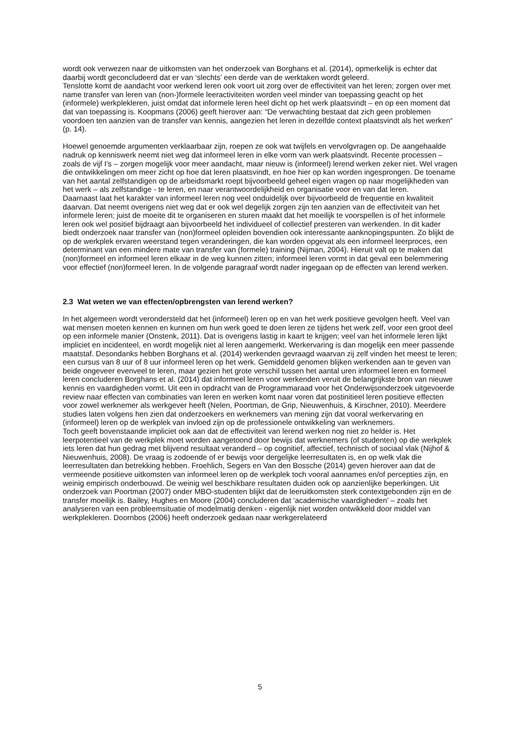wordt ook verwezen naar de uitkomsten van het onderzoek van Borghans et al. (2014), opmerkelijk is echter dat daarbij wordt geconcludeerd dat er van ‘slechts’ een derde van de werktaken wordt geleerd.
Tenslotte komt de aandacht voor werkend leren ook voort uit zorg over de effectiviteit van het leren; zorgen over met name transfer van leren van (non-)formele leeractiviteiten worden veel minder van toepassing geacht op het (informele) werkplekleren, juist omdat dat informele leren heel dicht op het werk plaatsvindt – en op een moment dat dat van toepassing is. Koopmans (2006) geeft hierover aan: “De verwachting bestaat dat zich geen problemen voordoen ten aanzien van de transfer van kennis, aangezien het leren in dezelfde context plaatsvindt als het werken“ (p. 14).
Hoewel genoemde argumenten verklaarbaar zijn, roepen ze ook wat twijfels en vervolgvragen op. De aangehaalde nadruk op kenniswerk neemt niet weg dat informeel leren in elke vorm van werk plaatsvindt. Recente processen – zoals de vijf I’s – zorgen mogelijk voor meer aandacht, maar nieuw is (informeel) lerend werken zeker niet. Wel vragen die ontwikkelingen om meer zicht op hoe dat leren plaatsvindt, en hoe hier op kan worden ingesprongen. De toename van het aantal zelfstandigen op de arbeidsmarkt roept bijvoorbeeld geheel eigen vragen op naar mogelijkheden van het werk – als zelfstandige - te leren, en naar verantwoordelijkheid en organisatie voor en van dat leren.
Daarnaast laat het karakter van informeel leren nog veel onduidelijk over bijvoorbeeld de frequentie en kwaliteit daarvan. Dat neemt overigens niet weg dat er ook wel degelijk zorgen zijn ten aanzien van de effectiviteit van het informele leren; juist de moeite dit te organiseren en sturen maakt dat het moeilijk te voorspellen is of het informele leren ook wel positief bijdraagt aan bijvoorbeeld het individueel of collectief presteren van werkenden. In dit kader biedt onderzoek naar transfer van (non)formeel opleiden bovendien ook interessante aanknopingspunten. Zo blijkt de op de werkplek ervaren weerstand tegen veranderingen, die kan worden opgevat als een informeel leerproces, een determinant van een mindere mate van transfer van (formele) training (Nijman, 2004). Hieruit valt op te maken dat (non)formeel en informeel leren elkaar in de weg kunnen zitten; informeel leren vormt in dat geval een belemmering voor effectief (non)formeel leren. In de volgende paragraaf wordt nader ingegaan op de effecten van lerend werken.
2.3 Wat weten we van effecten/opbrengsten van lerend werken?
In het algemeen wordt verondersteld dat het (informeel) leren op en van het werk positieve gevolgen heeft. Veel van wat mensen moeten kennen en kunnen om hun werk goed te doen leren ze tijdens het werk zelf, voor een groot deel op een informele manier (Onstenk, 2011). Dat is overigens lastig in kaart te krijgen; veel van het informele leren lijkt impliciet en incidenteel, en wordt mogelijk niet al leren aangemerkt. Werkervaring is dan mogelijk een meer passende maatstaf. Desondanks hebben Borghans et al. (2014) werkenden gevraagd waarvan zij zelf vinden het meest te leren; een cursus van 8 uur of 8 uur informeel leren op het werk. Gemiddeld genomen blijken werkenden aan te geven van beide ongeveer evenveel te leren, maar gezien het grote verschil tussen het aantal uren informeel leren en formeel leren concluderen Borghans et al. (2014) dat informeel leren voor werkenden veruit de belangrijkste bron van nieuwe kennis en vaardigheden vormt. Uit een in opdracht van de Programmaraad voor het Onderwijsonderzoek uitgevoerde review naar effecten van combinaties van leren en werken komt naar voren dat postinitieel leren positieve effecten voor zowel werknemer als werkgever heeft (Nelen, Poortman, de Grip, Nieuwenhuis, & Kirschner, 2010). Meerdere studies laten volgens hen zien dat onderzoekers en werknemers van mening zijn dat vooral werkervaring en (informeel) leren op de werkplek van invloed zijn op de professionele ontwikkeling van werknemers.
Toch geeft bovenstaande impliciet ook aan dat de effectiviteit van lerend werken nog niet zo helder is. Het leerpotentieel van de werkplek moet worden aangetoond door bewijs dat werknemers (of studenten) op die werkplek iets leren dat hun gedrag met blijvend resultaat veranderd – op cognitief, affectief, technisch of sociaal vlak (Nijhof & Nieuwenhuis, 2008). De vraag is zodoende of er bewijs voor dergelijke leerresultaten is, en op welk vlak die leerresultaten dan betrekking hebben. Froehlich, Segers en Van den Bossche (2014) geven hierover aan dat de vermeende positieve uitkomsten van informeel leren op de werkplek toch vooral aannames en/of percepties zijn, en weinig empirisch onderbouwd. De weinig wel beschikbare resultaten duiden ook op aanzienlijke beperkingen. Uit onderzoek van Poortman (2007) onder MBO-studenten blijkt dat de leeruitkomsten sterk contextgebonden zijn en de transfer moeilijk is. Bailey, Hughes en Moore (2004) concluderen dat ‘academische vaardigheden’ – zoals het analyseren van een probleemsituatie of modelmatig denken - eigenlijk niet worden ontwikkeld door middel van werkplekleren. Doornbos (2006) heeft onderzoek gedaan naar werkgerelateerd
5